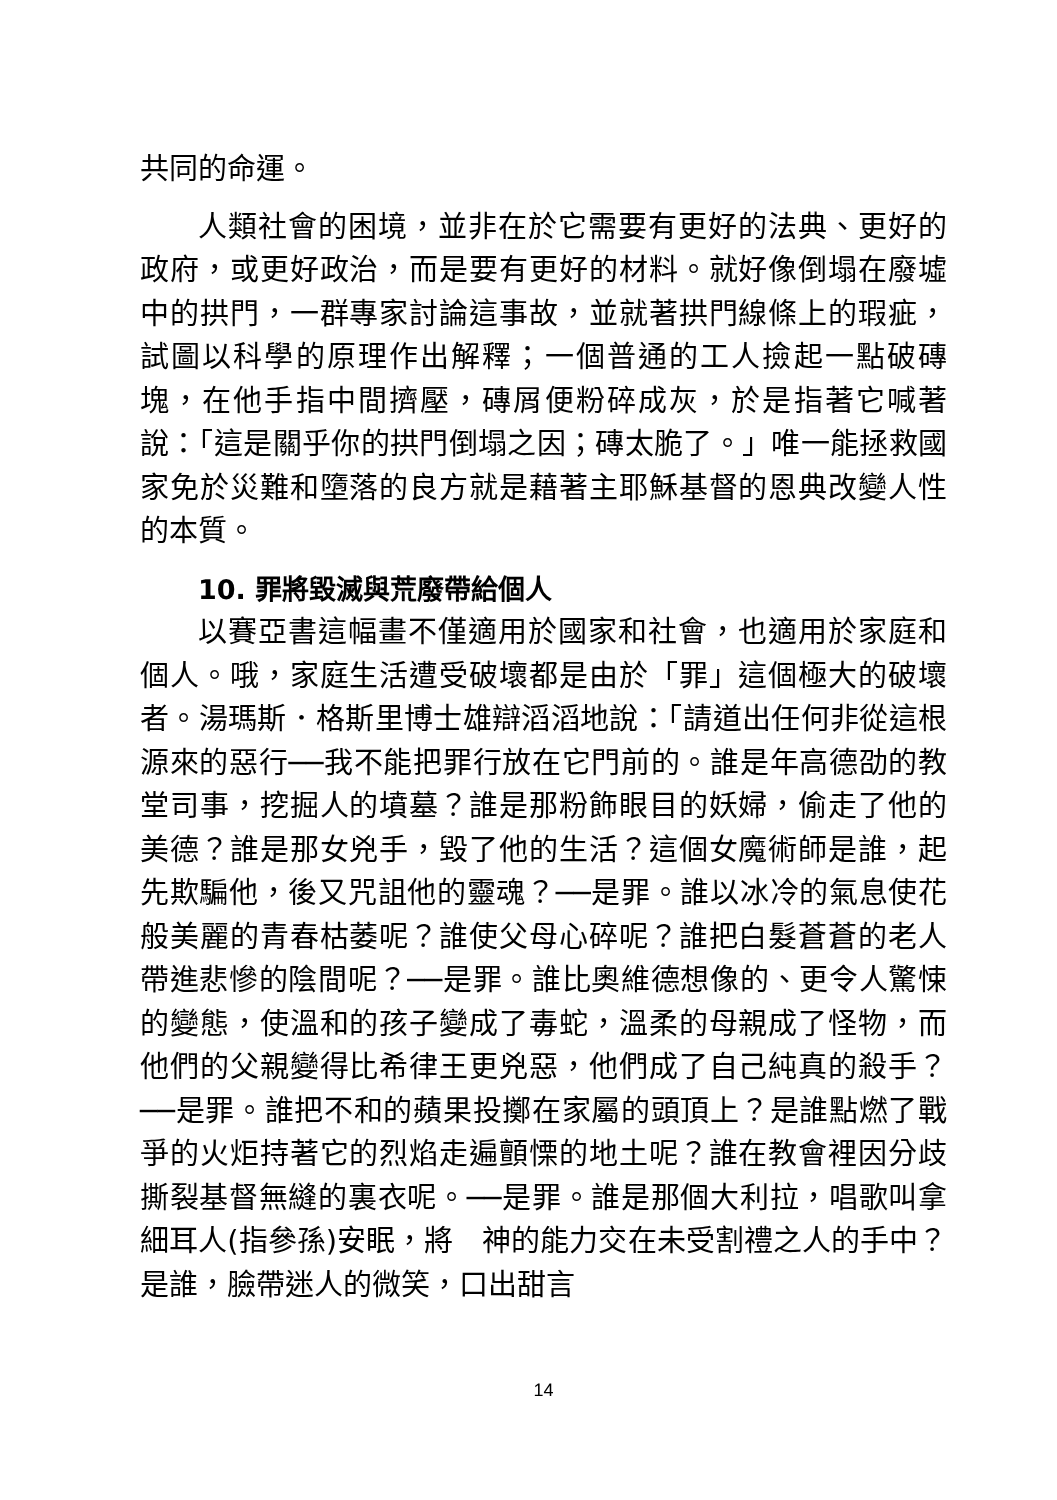共同的命運。
人類社會的困境，並非在於它需要有更好的法典、更好的政府，或更好政治，而是要有更好的材料。就好像倒塌在廢墟中的拱門，一群專家討論這事故，並就著拱門線條上的瑕疵，試圖以科學的原理作出解釋；一個普通的工人撿起一點破磚塊，在他手指中間擠壓，磚屑便粉碎成灰，於是指著它喊著說：「這是關乎你的拱門倒塌之因；磚太脆了。」唯一能拯救國家免於災難和墮落的良方就是藉著主耶穌基督的恩典改變人性的本質。
10. 罪將毀滅與荒廢帶給個人
以賽亞書這幅畫不僅適用於國家和社會，也適用於家庭和個人。哦，家庭生活遭受破壞都是由於「罪」這個極大的破壞者。湯瑪斯．格斯里博士雄辯滔滔地說：「請道出任何非從這根源來的惡行──我不能把罪行放在它門前的。誰是年高德劭的教堂司事，挖掘人的墳墓？誰是那粉飾眼目的妖婦，偷走了他的美德？誰是那女兇手，毀了他的生活？這個女魔術師是誰，起先欺騙他，後又咒詛他的靈魂？──是罪。誰以冰冷的氣息使花般美麗的青春枯萎呢？誰使父母心碎呢？誰把白髮蒼蒼的老人帶進悲慘的陰間呢？──是罪。誰比奧維德想像的、更令人驚悚的變態，使溫和的孩子變成了毒蛇，溫柔的母親成了怪物，而他們的父親變得比希律王更兇惡，他們成了自己純真的殺手？──是罪。誰把不和的蘋果投擲在家屬的頭頂上？是誰點燃了戰爭的火炬持著它的烈焰走遍顫慄的地土呢？誰在教會裡因分歧撕裂基督無縫的裏衣呢。──是罪。誰是那個大利拉，唱歌叫拿細耳人(指參孫)安眠，將　神的能力交在未受割禮之人的手中？是誰，臉帶迷人的微笑，口出甜言
14